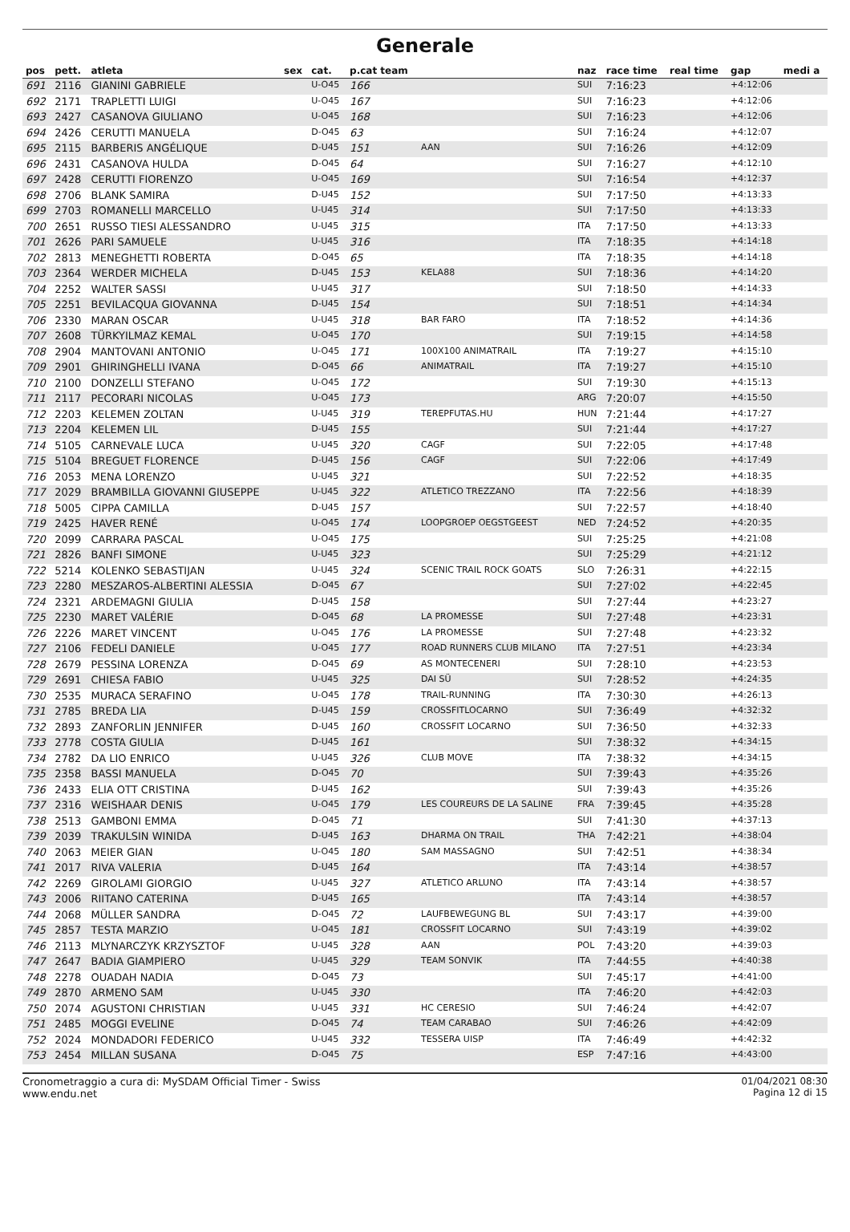Generale
| pos | pett. | atleta | sex | cat. | p.cat team | | naz | race time | real time | gap | medi a |
| --- | --- | --- | --- | --- | --- | --- | --- | --- | --- | --- | --- |
| 691 | 2116 | GIANINI GABRIELE | | U-O45 | 166 | | SUI | 7:16:23 | | +4:12:06 | |
| 692 | 2171 | TRAPLETTI LUIGI | | U-O45 | 167 | | SUI | 7:16:23 | | +4:12:06 | |
| 693 | 2427 | CASANOVA GIULIANO | | U-O45 | 168 | | SUI | 7:16:23 | | +4:12:06 | |
| 694 | 2426 | CERUTTI MANUELA | | D-O45 | 63 | | SUI | 7:16:24 | | +4:12:07 | |
| 695 | 2115 | BARBERIS ANGÉLIQUE | | D-U45 | 151 | AAN | SUI | 7:16:26 | | +4:12:09 | |
| 696 | 2431 | CASANOVA HULDA | | D-O45 | 64 | | SUI | 7:16:27 | | +4:12:10 | |
| 697 | 2428 | CERUTTI FIORENZO | | U-O45 | 169 | | SUI | 7:16:54 | | +4:12:37 | |
| 698 | 2706 | BLANK SAMIRA | | D-U45 | 152 | | SUI | 7:17:50 | | +4:13:33 | |
| 699 | 2703 | ROMANELLI MARCELLO | | U-U45 | 314 | | SUI | 7:17:50 | | +4:13:33 | |
| 700 | 2651 | RUSSO TIESI ALESSANDRO | | U-U45 | 315 | | ITA | 7:17:50 | | +4:13:33 | |
| 701 | 2626 | PARI SAMUELE | | U-U45 | 316 | | ITA | 7:18:35 | | +4:14:18 | |
| 702 | 2813 | MENEGHETTI ROBERTA | | D-O45 | 65 | | ITA | 7:18:35 | | +4:14:18 | |
| 703 | 2364 | WERDER MICHELA | | D-U45 | 153 | KELA88 | SUI | 7:18:36 | | +4:14:20 | |
| 704 | 2252 | WALTER SASSI | | U-U45 | 317 | | SUI | 7:18:50 | | +4:14:33 | |
| 705 | 2251 | BEVILACQUA GIOVANNA | | D-U45 | 154 | | SUI | 7:18:51 | | +4:14:34 | |
| 706 | 2330 | MARAN OSCAR | | U-U45 | 318 | BAR FARO | ITA | 7:18:52 | | +4:14:36 | |
| 707 | 2608 | TÜRKYILMAZ KEMAL | | U-O45 | 170 | | SUI | 7:19:15 | | +4:14:58 | |
| 708 | 2904 | MANTOVANI ANTONIO | | U-O45 | 171 | 100X100 ANIMATRAIL | ITA | 7:19:27 | | +4:15:10 | |
| 709 | 2901 | GHIRINGHELLI IVANA | | D-O45 | 66 | ANIMATRAIL | ITA | 7:19:27 | | +4:15:10 | |
| 710 | 2100 | DONZELLI STEFANO | | U-O45 | 172 | | SUI | 7:19:30 | | +4:15:13 | |
| 711 | 2117 | PECORARI NICOLAS | | U-O45 | 173 | | ARG | 7:20:07 | | +4:15:50 | |
| 712 | 2203 | KELEMEN ZOLTAN | | U-U45 | 319 | TEREPFUTAS.HU | HUN | 7:21:44 | | +4:17:27 | |
| 713 | 2204 | KELEMEN LIL | | D-U45 | 155 | | SUI | 7:21:44 | | +4:17:27 | |
| 714 | 5105 | CARNEVALE LUCA | | U-U45 | 320 | CAGF | SUI | 7:22:05 | | +4:17:48 | |
| 715 | 5104 | BREGUET FLORENCE | | D-U45 | 156 | CAGF | SUI | 7:22:06 | | +4:17:49 | |
| 716 | 2053 | MENA LORENZO | | U-U45 | 321 | | SUI | 7:22:52 | | +4:18:35 | |
| 717 | 2029 | BRAMBILLA GIOVANNI GIUSEPPE | | U-U45 | 322 | ATLETICO TREZZANO | ITA | 7:22:56 | | +4:18:39 | |
| 718 | 5005 | CIPPA CAMILLA | | D-U45 | 157 | | SUI | 7:22:57 | | +4:18:40 | |
| 719 | 2425 | HAVER RENÉ | | U-O45 | 174 | LOOPGROEP OEGSTGEEST | NED | 7:24:52 | | +4:20:35 | |
| 720 | 2099 | CARRARA PASCAL | | U-O45 | 175 | | SUI | 7:25:25 | | +4:21:08 | |
| 721 | 2826 | BANFI SIMONE | | U-U45 | 323 | | SUI | 7:25:29 | | +4:21:12 | |
| 722 | 5214 | KOLENKO SEBASTIJAN | | U-U45 | 324 | SCENIC TRAIL ROCK GOATS | SLO | 7:26:31 | | +4:22:15 | |
| 723 | 2280 | MESZAROS-ALBERTINI ALESSIA | | D-O45 | 67 | | SUI | 7:27:02 | | +4:22:45 | |
| 724 | 2321 | ARDEMAGNI GIULIA | | D-U45 | 158 | | SUI | 7:27:44 | | +4:23:27 | |
| 725 | 2230 | MARET VALÉRIE | | D-O45 | 68 | LA PROMESSE | SUI | 7:27:48 | | +4:23:31 | |
| 726 | 2226 | MARET VINCENT | | U-O45 | 176 | LA PROMESSE | SUI | 7:27:48 | | +4:23:32 | |
| 727 | 2106 | FEDELI DANIELE | | U-O45 | 177 | ROAD RUNNERS CLUB MILANO | ITA | 7:27:51 | | +4:23:34 | |
| 728 | 2679 | PESSINA LORENZA | | D-O45 | 69 | AS MONTECENERI | SUI | 7:28:10 | | +4:23:53 | |
| 729 | 2691 | CHIESA FABIO | | U-U45 | 325 | DAI SÜ | SUI | 7:28:52 | | +4:24:35 | |
| 730 | 2535 | MURACA SERAFINO | | U-O45 | 178 | TRAIL-RUNNING | ITA | 7:30:30 | | +4:26:13 | |
| 731 | 2785 | BREDA LIA | | D-U45 | 159 | CROSSFITLOCARNO | SUI | 7:36:49 | | +4:32:32 | |
| 732 | 2893 | ZANFORLIN JENNIFER | | D-U45 | 160 | CROSSFIT LOCARNO | SUI | 7:36:50 | | +4:32:33 | |
| 733 | 2778 | COSTA GIULIA | | D-U45 | 161 | | SUI | 7:38:32 | | +4:34:15 | |
| 734 | 2782 | DA LIO ENRICO | | U-U45 | 326 | CLUB MOVE | ITA | 7:38:32 | | +4:34:15 | |
| 735 | 2358 | BASSI MANUELA | | D-O45 | 70 | | SUI | 7:39:43 | | +4:35:26 | |
| 736 | 2433 | ELIA OTT CRISTINA | | D-U45 | 162 | | SUI | 7:39:43 | | +4:35:26 | |
| 737 | 2316 | WEISHAAR DENIS | | U-O45 | 179 | LES COUREURS DE LA SALINE | FRA | 7:39:45 | | +4:35:28 | |
| 738 | 2513 | GAMBONI EMMA | | D-O45 | 71 | | SUI | 7:41:30 | | +4:37:13 | |
| 739 | 2039 | TRAKULSIN WINIDA | | D-U45 | 163 | DHARMA ON TRAIL | THA | 7:42:21 | | +4:38:04 | |
| 740 | 2063 | MEIER GIAN | | U-O45 | 180 | SAM MASSAGNO | SUI | 7:42:51 | | +4:38:34 | |
| 741 | 2017 | RIVA VALERIA | | D-U45 | 164 | | ITA | 7:43:14 | | +4:38:57 | |
| 742 | 2269 | GIROLAMI GIORGIO | | U-U45 | 327 | ATLETICO ARLUNO | ITA | 7:43:14 | | +4:38:57 | |
| 743 | 2006 | RIITANO CATERINA | | D-U45 | 165 | | ITA | 7:43:14 | | +4:38:57 | |
| 744 | 2068 | MÜLLER SANDRA | | D-O45 | 72 | LAUFBEWEGUNG BL | SUI | 7:43:17 | | +4:39:00 | |
| 745 | 2857 | TESTA MARZIO | | U-O45 | 181 | CROSSFIT LOCARNO | SUI | 7:43:19 | | +4:39:02 | |
| 746 | 2113 | MLYNARCZYK KRZYSZTOF | | U-U45 | 328 | AAN | POL | 7:43:20 | | +4:39:03 | |
| 747 | 2647 | BADIA GIAMPIERO | | U-U45 | 329 | TEAM SONVIK | ITA | 7:44:55 | | +4:40:38 | |
| 748 | 2278 | OUADAH NADIA | | D-O45 | 73 | | SUI | 7:45:17 | | +4:41:00 | |
| 749 | 2870 | ARMENO SAM | | U-U45 | 330 | | ITA | 7:46:20 | | +4:42:03 | |
| 750 | 2074 | AGUSTONI CHRISTIAN | | U-U45 | 331 | HC CERESIO | SUI | 7:46:24 | | +4:42:07 | |
| 751 | 2485 | MOGGI EVELINE | | D-O45 | 74 | TEAM CARABAO | SUI | 7:46:26 | | +4:42:09 | |
| 752 | 2024 | MONDADORI FEDERICO | | U-U45 | 332 | TESSERA UISP | ITA | 7:46:49 | | +4:42:32 | |
| 753 | 2454 | MILLAN SUSANA | | D-O45 | 75 | | ESP | 7:47:16 | | +4:43:00 | |
Cronometraggio a cura di: MySDAM Official Timer - Swiss
www.endu.net
01/04/2021 08:30
Pagina 12 di 15